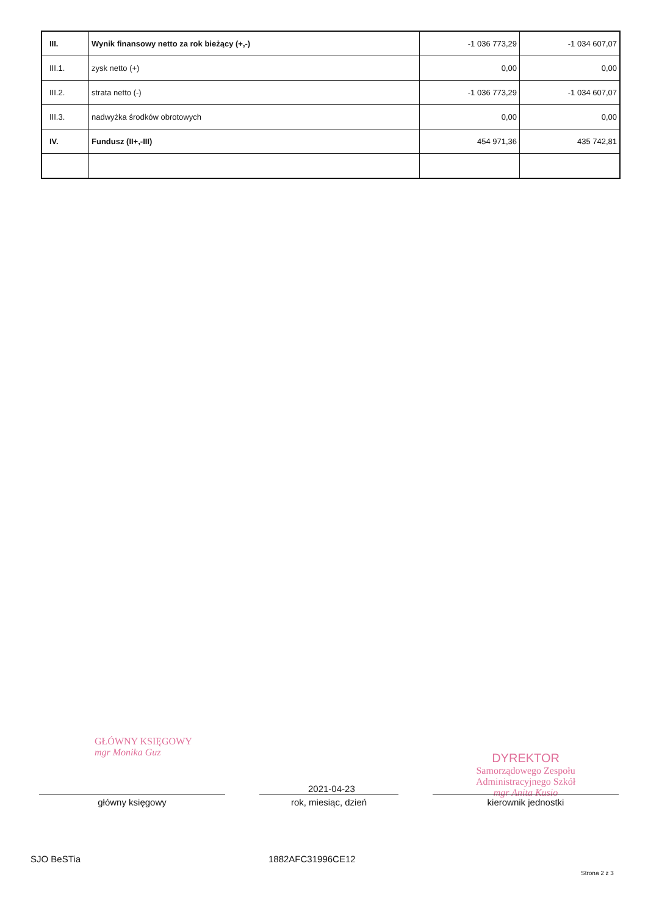| III. | Wynik finansowy netto za rok bieżący (+,-) | -1 036 773,29 | -1 034 607,07 |
| III.1. | zysk netto (+) | 0,00 | 0,00 |
| III.2. | strata netto (-) | -1 036 773,29 | -1 034 607,07 |
| III.3. | nadwyżka środków obrotowych | 0,00 | 0,00 |
| IV. | Fundusz (II+,-III) | 454 971,36 | 435 742,81 |
GŁÓWNY KSIĘGOWY
mgr Monika Guz
DYREKTOR
Samorządowego Zespołu
Administracyjnego Szkół
mgr Anita Kusio
2021-04-23
główny księgowy rok, miesiąc, dzień kierownik jednostki
SJO BeSTia 1882AFC31996CE12
Strona 2 z 3